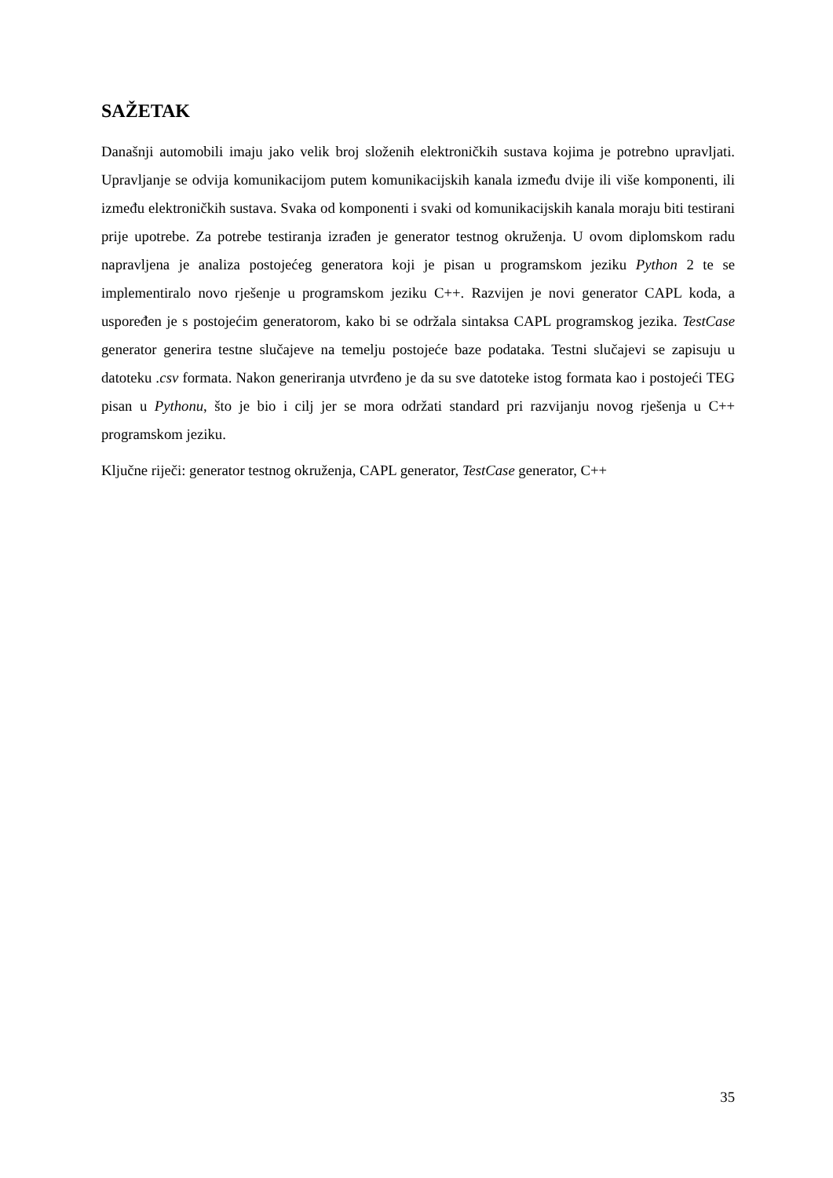SAŽETAK
Današnji automobili imaju jako velik broj složenih elektroničkih sustava kojima je potrebno upravljati. Upravljanje se odvija komunikacijom putem komunikacijskih kanala između dvije ili više komponenti, ili između elektroničkih sustava. Svaka od komponenti i svaki od komunikacijskih kanala moraju biti testirani prije upotrebe. Za potrebe testiranja izrađen je generator testnog okruženja. U ovom diplomskom radu napravljena je analiza postojećeg generatora koji je pisan u programskom jeziku Python 2 te se implementiralo novo rješenje u programskom jeziku C++. Razvijen je novi generator CAPL koda, a uspoređen je s postojećim generatorom, kako bi se održala sintaksa CAPL programskog jezika. TestCase generator generira testne slučajeve na temelju postojeće baze podataka. Testni slučajevi se zapisuju u datoteku .csv formata. Nakon generiranja utvrđeno je da su sve datoteke istog formata kao i postojeći TEG pisan u Pythonu, što je bio i cilj jer se mora održati standard pri razvijanju novog rješenja u C++ programskom jeziku.
Ključne riječi: generator testnog okruženja, CAPL generator, TestCase generator, C++
35